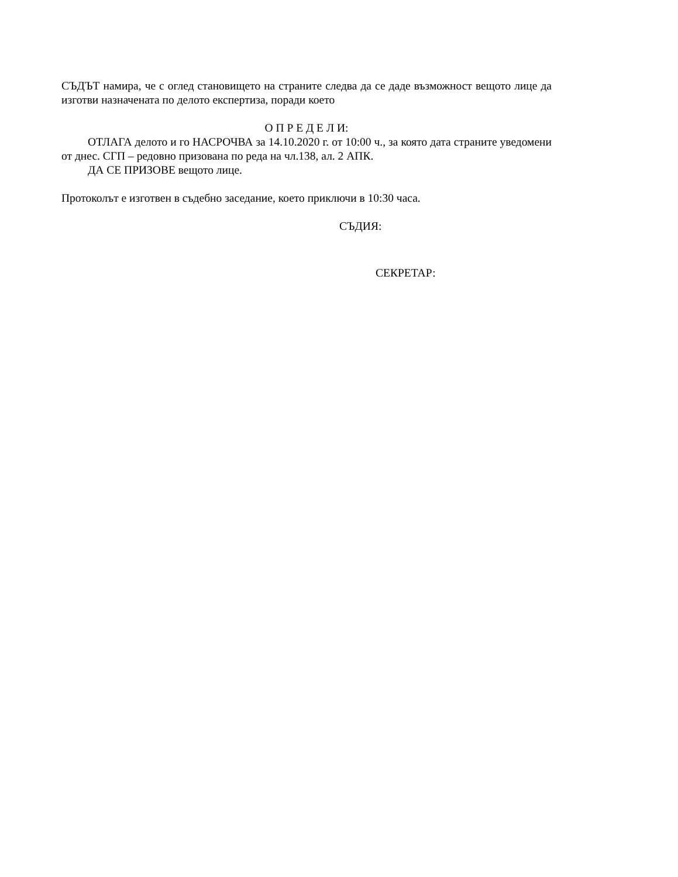СЪДЪТ намира, че с оглед становището на страните следва да се даде възможност вещото лице да изготви назначената по делото експертиза, поради което
О П Р Е Д Е Л И:
ОТЛАГА делото и го НАСРОЧВА за 14.10.2020 г. от 10:00 ч., за която дата страните уведомени от днес. СГП – редовно призована по реда на чл.138, ал. 2 АПК.
ДА СЕ ПРИЗОВЕ вещото лице.
Протоколът е изготвен в съдебно заседание, което приключи в 10:30 часа.
СЪДИЯ:
СЕКРЕТАР: